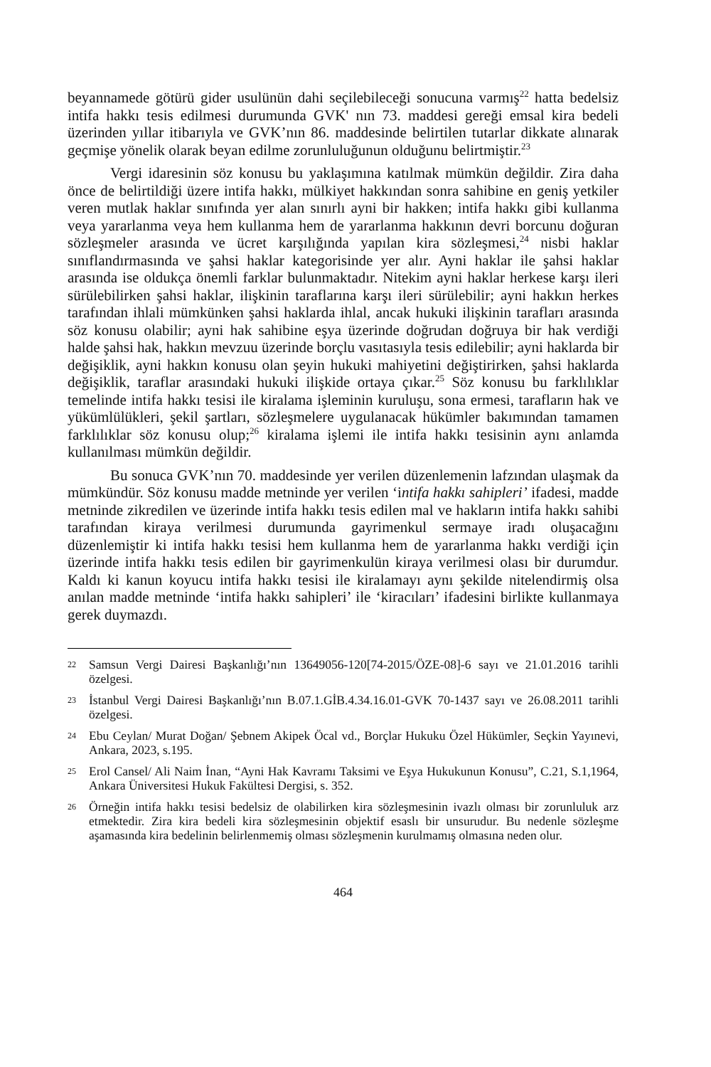beyannamede götürü gider usulünün dahi seçilebileceği sonucuna varmış<sup>22</sup> hatta bedelsiz intifa hakkı tesis edilmesi durumunda GVK' nın 73. maddesi gereği emsal kira bedeli üzerinden yıllar itibarıyla ve GVK’nın 86. maddesinde belirtilen tutarlar dikkate alınarak geçmişe yönelik olarak beyan edilme zorunluluğunun olduğunu belirtmiştir.<sup>23</sup>
Vergi idaresinin söz konusu bu yaklaşımına katılmak mümkün değildir. Zira daha önce de belirtildiği üzere intifa hakkı, mülkiyet hakkından sonra sahibine en geniş yetkiler veren mutlak haklar sınıfında yer alan sınırlı ayni bir hakken; intifa hakkı gibi kullanma veya yararlanma veya hem kullanma hem de yararlanma hakkının devri borcunu doğuran sözleşmeler arasında ve ücret karşılığında yapılan kira sözleşmesi,<sup>24</sup> nisbi haklar sınıflandırmasında ve şahsi haklar kategorisinde yer alır. Ayni haklar ile şahsi haklar arasında ise oldukça önemli farklar bulunmaktadır. Nitekim ayni haklar herkese karşı ileri sürülebilirken şahsi haklar, ilişkinin taraflarına karşı ileri sürülebilir; ayni hakkın herkes tarafından ihlali mümkünken şahsi haklarda ihlal, ancak hukuki ilişkinin tarafları arasında söz konusu olabilir; ayni hak sahibine eşya üzerinde doğrudan doğruya bir hak verdiği halde şahsi hak, hakkın mevzuu üzerinde borçlu vasıtasıyla tesis edilebilir; ayni haklarda bir değişiklik, ayni hakkın konusu olan şeyin hukuki mahiyetini değiştirirken, şahsi haklarda değişiklik, taraflar arasındaki hukuki ilişkide ortaya çıkar.<sup>25</sup> Söz konusu bu farklılıklar temelinde intifa hakkı tesisi ile kiralama işleminin kuruluşu, sona ermesi, tarafların hak ve yükümlülükleri, şekil şartları, sözleşmelere uygulanacak hükümler bakımından tamamen farklılıklar söz konusu olup;<sup>26</sup> kiralama işlemi ile intifa hakkı tesisinin aynı anlamda kullanılması mümkün değildir.
Bu sonuca GVK’nın 70. maddesinde yer verilen düzenlemenin lafzından ulaşmak da mümkündür. Söz konusu madde metninde yer verilen ‘intifa hakkı sahipleri’ ifadesi, madde metninde zikredilen ve üzerinde intifa hakkı tesis edilen mal ve hakların intifa hakkı sahibi tarafından kiraya verilmesi durumunda gayrimenkul sermaye iradı oluşacağını düzenlemiştir ki intifa hakkı tesisi hem kullanma hem de yararlanma hakkı verdiği için üzerinde intifa hakkı tesis edilen bir gayrimenkulün kiraya verilmesi olası bir durumdur. Kaldı ki kanun koyucu intifa hakkı tesisi ile kiralamayı aynı şekilde nitelendirmiş olsa anılan madde metninde ‘intifa hakkı sahipleri’ ile ‘kiracıları’ ifadesini birlikte kullanmaya gerek duymazdı.
22
Samsun Vergi Dairesi Başkanlığı’nın 13649056-120[74-2015/ÖZE-08]-6 sayı ve 21.01.2016 tarihli özelgesi.
23
İstanbul Vergi Dairesi Başkanlığı’nın B.07.1.GİB.4.34.16.01-GVK 70-1437 sayı ve 26.08.2011 tarihli özelgesi.
24
Ebu Ceylan/ Murat Doğan/ Şebnem Akipek Öcal vd., Borçlar Hukuku Özel Hükümler, Seçkin Yayınevi, Ankara, 2023, s.195.
25
Erol Cansel/ Ali Naim İnan, “Ayni Hak Kavramı Taksimi ve Eşya Hukukunun Konusu”, C.21, S.1,1964, Ankara Üniversitesi Hukuk Fakültesi Dergisi, s. 352.
26
Örneğin intifa hakkı tesisi bedelsiz de olabilirken kira sözleşmesinin ivazlı olması bir zorunluluk arz etmektedir. Zira kira bedeli kira sözleşmesinin objektif esaslı bir unsurudur. Bu nedenle sözleşme aşamasında kira bedelinin belirlenmemiş olması sözleşmenin kurulmamış olmasına neden olur.
464